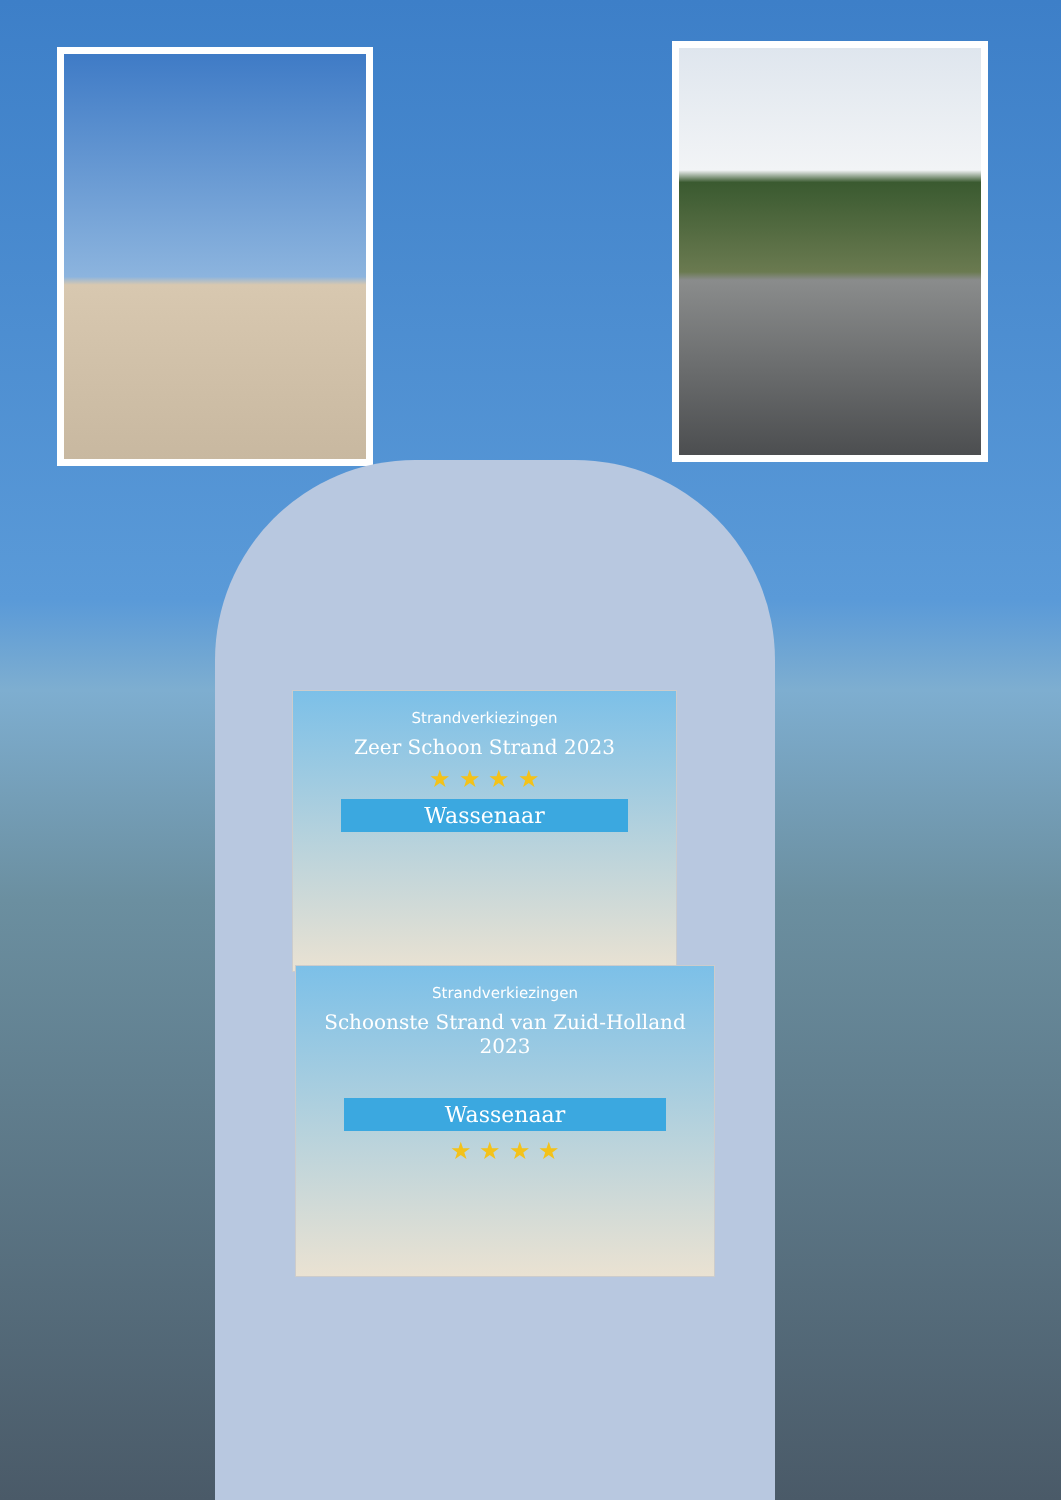Strandverkiezingen
Zeer Schoon Strand 2023
★ ★ ★ ★
Wassenaar
Strandverkiezingen
Schoonste Strand van Zuid-Holland
2023
Wassenaar
★ ★ ★ ★